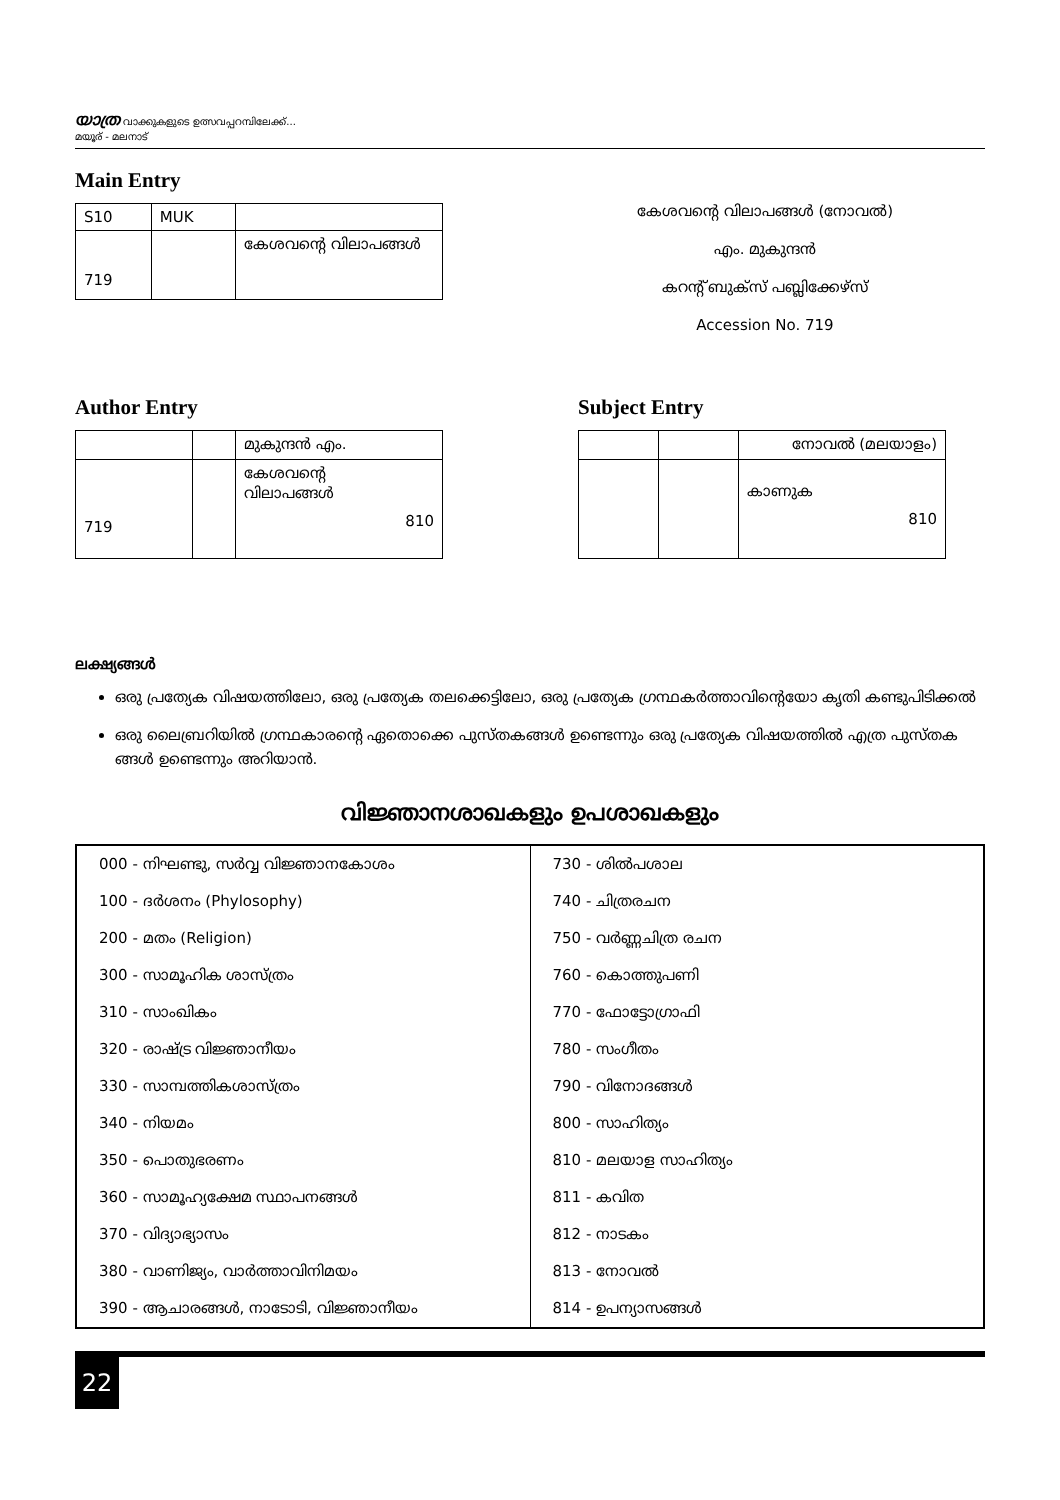യാത്ര വാക്കുകളുടെ ഉത്സവപ്പറമ്പിലേക്ക്...
മയൂര് - മലനാട്
Main Entry
| S10 | MUK | |
| 719 | | കേശവന്റെ വിലാപങ്ങൾ |
കേശവന്റെ വിലാപങ്ങൾ (നോവൽ)
എം. മുകുന്ദൻ
കറന്റ് ബുക്സ് പബ്ലിക്കേഴ്സ്
Accession No. 719
Author Entry
| | | മുകുന്ദൻ എം. |
| 719 | | കേശവന്റെ വിലാപങ്ങൾ 810 |
Subject Entry
| | | നോവൽ (മലയാളം) |
| | | കാണുക 810 |
ലക്ഷ്യങ്ങൾ
ഒരു പ്രത്യേക വിഷയത്തിലോ, ഒരു പ്രത്യേക തലക്കെട്ടിലോ, ഒരു പ്രത്യേക ഗ്രന്ഥകർത്താവിന്റെയോ കൃതി കണ്ടുപിടിക്കൽ
ഒരു ലൈബ്രറിയിൽ ഗ്രന്ഥകാരന്റെ ഏതൊക്കെ പുസ്തകങ്ങൾ ഉണ്ടെന്നും ഒരു പ്രത്യേക വിഷയത്തിൽ എത്ര പുസ്തക ങ്ങൾ ഉണ്ടെന്നും അറിയാൻ.
വിജ്ഞാനശാഖകളും ഉപശാഖകളും
| 000 - നിഘണ്ടു, സർവ്വ വിജ്ഞാനകോശം | 730 - ശിൽപശാല |
| 100 - ദർശനം (Phylosophy) | 740 - ചിത്രരചന |
| 200 - മതം (Religion) | 750 - വർണ്ണചിത്ര രചന |
| 300 - സാമൂഹിക ശാസ്ത്രം | 760 - കൊത്തുപണി |
| 310 - സാംഖികം | 770 - ഫോട്ടോഗ്രാഫി |
| 320 - രാഷ്ട്ര വിജ്ഞാനീയം | 780 - സംഗീതം |
| 330 - സാമ്പത്തികശാസ്ത്രം | 790 - വിനോദങ്ങൾ |
| 340 - നിയമം | 800 - സാഹിത്യം |
| 350 - പൊതുഭരണം | 810 - മലയാള സാഹിത്യം |
| 360 - സാമൂഹ്യക്ഷേമ സ്ഥാപനങ്ങൾ | 811 - കവിത |
| 370 - വിദ്യാഭ്യാസം | 812 - നാടകം |
| 380 - വാണിജ്യം, വാർത്താവിനിമയം | 813 - നോവൽ |
| 390 - ആചാരങ്ങൾ, നാടോടി, വിജ്ഞാനീയം | 814 - ഉപന്യാസങ്ങൾ |
22